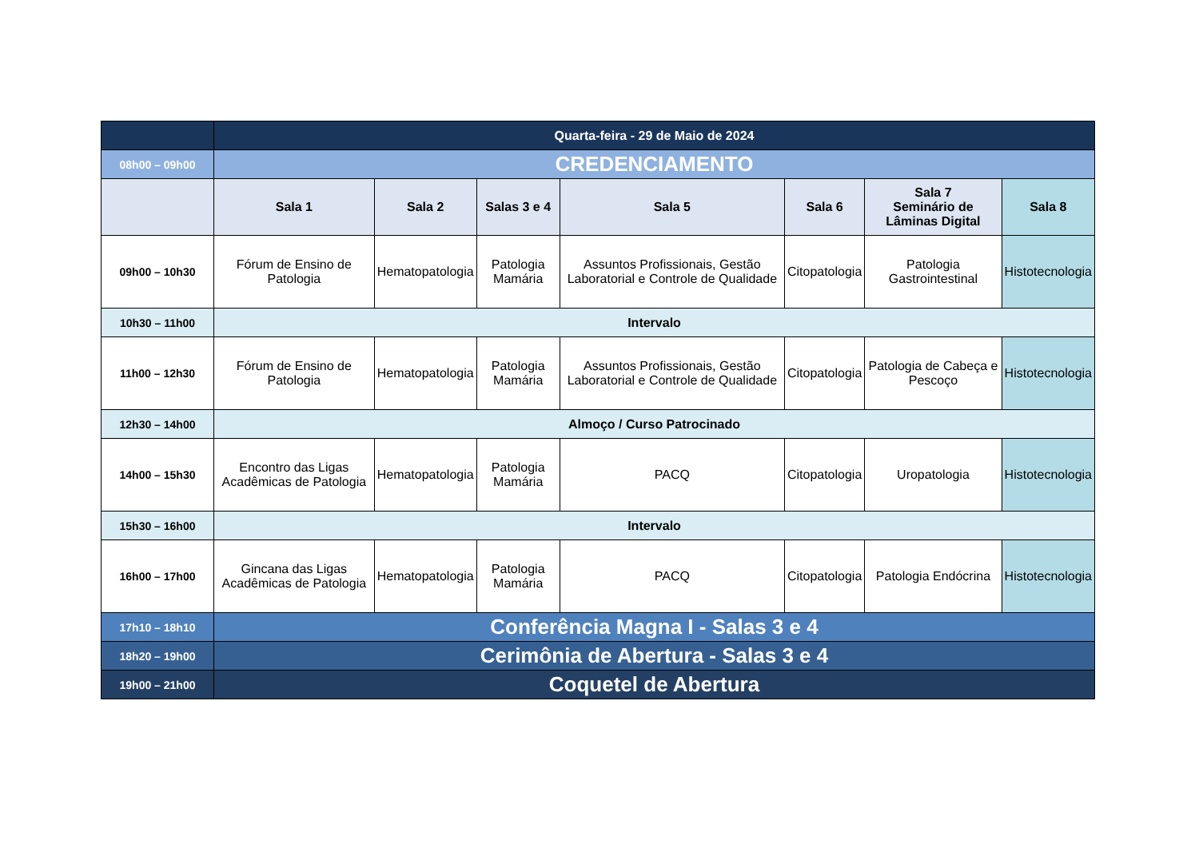| | Quarta-feira - 29 de Maio de 2024 | | | | | | |
| 08h00 – 09h00 | CREDENCIAMENTO | | | | | | |
| | Sala 1 | Sala 2 | Salas 3 e 4 | Sala 5 | Sala 6 | Sala 7 Seminário de Lâminas Digital | Sala 8 |
| 09h00 – 10h30 | Fórum de Ensino de Patologia | Hematopatologia | Patologia Mamária | Assuntos Profissionais, Gestão Laboratorial e Controle de Qualidade | Citopatologia | Patologia Gastrointestinal | Histotecnologia |
| 10h30 – 11h00 | Intervalo | | | | | | |
| 11h00 – 12h30 | Fórum de Ensino de Patologia | Hematopatologia | Patologia Mamária | Assuntos Profissionais, Gestão Laboratorial e Controle de Qualidade | Citopatologia | Patologia de Cabeça e Pescoço | Histotecnologia |
| 12h30 – 14h00 | Almoço / Curso Patrocinado | | | | | | |
| 14h00 – 15h30 | Encontro das Ligas Acadêmicas de Patologia | Hematopatologia | Patologia Mamária | PACQ | Citopatologia | Uropatologia | Histotecnologia |
| 15h30 – 16h00 | Intervalo | | | | | | |
| 16h00 – 17h00 | Gincana das Ligas Acadêmicas de Patologia | Hematopatologia | Patologia Mamária | PACQ | Citopatologia | Patologia Endócrina | Histotecnologia |
| 17h10 – 18h10 | Conferência Magna I - Salas 3 e 4 | | | | | | |
| 18h20 – 19h00 | Cerimônia de Abertura - Salas 3 e 4 | | | | | | |
| 19h00 – 21h00 | Coquetel de Abertura | | | | | | |